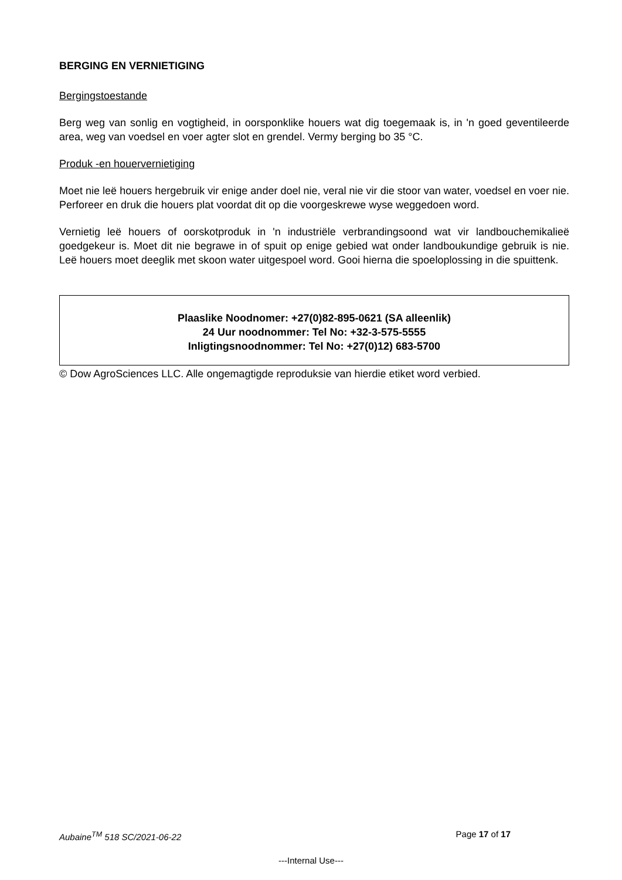BERGING EN VERNIETIGING
Bergingstoestande
Berg weg van sonlig en vogtigheid, in oorsponklike houers wat dig toegemaak is, in 'n goed geventileerde area, weg van voedsel en voer agter slot en grendel. Vermy berging bo 35 °C.
Produk -en houervernietiging
Moet nie leë houers hergebruik vir enige ander doel nie, veral nie vir die stoor van water, voedsel en voer nie. Perforeer en druk die houers plat voordat dit op die voorgeskrewe wyse weggedoen word.
Vernietig leë houers of oorskotproduk in 'n industriële verbrandingsoond wat vir landbouchemikalieë goedgekeur is. Moet dit nie begrawe in of spuit op enige gebied wat onder landboukundige gebruik is nie. Leë houers moet deeglik met skoon water uitgespoel word. Gooi hierna die spoeloplossing in die spuittenk.
Plaaslike Noodnomer: +27(0)82-895-0621 (SA alleenlik)
24 Uur noodnommer: Tel No: +32-3-575-5555
Inligtingsnoodnommer: Tel No: +27(0)12) 683-5700
© Dow AgroSciences LLC. Alle ongemagtigde reproduksie van hierdie etiket word verbied.
Aubaine<sup>TM</sup> 518 SC/2021-06-22 Page 17 of 17
---Internal Use---